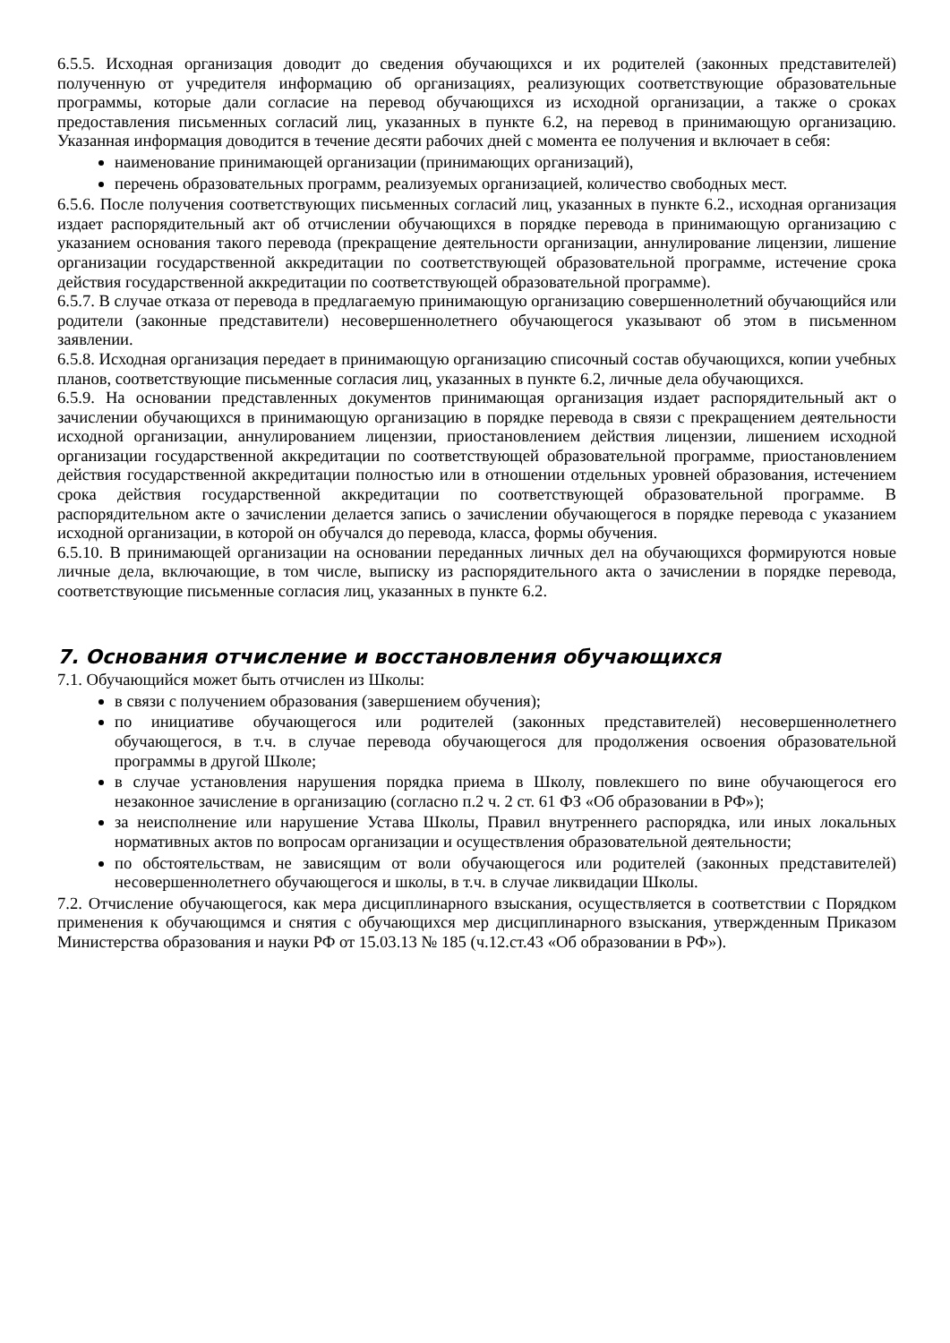6.5.5. Исходная организация доводит до сведения обучающихся и их родителей (законных представителей) полученную от учредителя информацию об организациях, реализующих соответствующие образовательные программы, которые дали согласие на перевод обучающихся из исходной организации, а также о сроках предоставления письменных согласий лиц, указанных в пункте 6.2, на перевод в принимающую организацию. Указанная информация доводится в течение десяти рабочих дней с момента ее получения и включает в себя:
наименование принимающей организации (принимающих организаций),
перечень образовательных программ, реализуемых организацией, количество свободных мест.
6.5.6. После получения соответствующих письменных согласий лиц, указанных в пункте 6.2., исходная организация издает распорядительный акт об отчислении обучающихся в порядке перевода в принимающую организацию с указанием основания такого перевода (прекращение деятельности организации, аннулирование лицензии, лишение организации государственной аккредитации по соответствующей образовательной программе, истечение срока действия государственной аккредитации по соответствующей образовательной программе).
6.5.7. В случае отказа от перевода в предлагаемую принимающую организацию совершеннолетний обучающийся или родители (законные представители) несовершеннолетнего обучающегося указывают об этом в письменном заявлении.
6.5.8. Исходная организация передает в принимающую организацию списочный состав обучающихся, копии учебных планов, соответствующие письменные согласия лиц, указанных в пункте 6.2, личные дела обучающихся.
6.5.9. На основании представленных документов принимающая организация издает распорядительный акт о зачислении обучающихся в принимающую организацию в порядке перевода в связи с прекращением деятельности исходной организации, аннулированием лицензии, приостановлением действия лицензии, лишением исходной организации государственной аккредитации по соответствующей образовательной программе, приостановлением действия государственной аккредитации полностью или в отношении отдельных уровней образования, истечением срока действия государственной аккредитации по соответствующей образовательной программе. В распорядительном акте о зачислении делается запись о зачислении обучающегося в порядке перевода с указанием исходной организации, в которой он обучался до перевода, класса, формы обучения.
6.5.10. В принимающей организации на основании переданных личных дел на обучающихся формируются новые личные дела, включающие, в том числе, выписку из распорядительного акта о зачислении в порядке перевода, соответствующие письменные согласия лиц, указанных в пункте 6.2.
7. Основания отчисление и восстановления обучающихся
7.1. Обучающийся может быть отчислен из Школы:
в связи с получением образования (завершением обучения);
по инициативе обучающегося или родителей (законных представителей) несовершеннолетнего обучающегося, в т.ч. в случае перевода обучающегося для продолжения освоения образовательной программы в другой Школе;
в случае установления нарушения порядка приема в Школу, повлекшего по вине обучающегося его незаконное зачисление в организацию (согласно п.2 ч. 2 ст. 61 ФЗ «Об образовании в РФ»);
за неисполнение или нарушение Устава Школы, Правил внутреннего распорядка, или иных локальных нормативных актов по вопросам организации и осуществления образовательной деятельности;
по обстоятельствам, не зависящим от воли обучающегося или родителей (законных представителей) несовершеннолетнего обучающегося и школы, в т.ч. в случае ликвидации Школы.
7.2. Отчисление обучающегося, как мера дисциплинарного взыскания, осуществляется в соответствии с Порядком применения к обучающимся и снятия с обучающихся мер дисциплинарного взыскания, утвержденным Приказом Министерства образования и науки РФ от 15.03.13 № 185 (ч.12.ст.43 «Об образовании в РФ»).